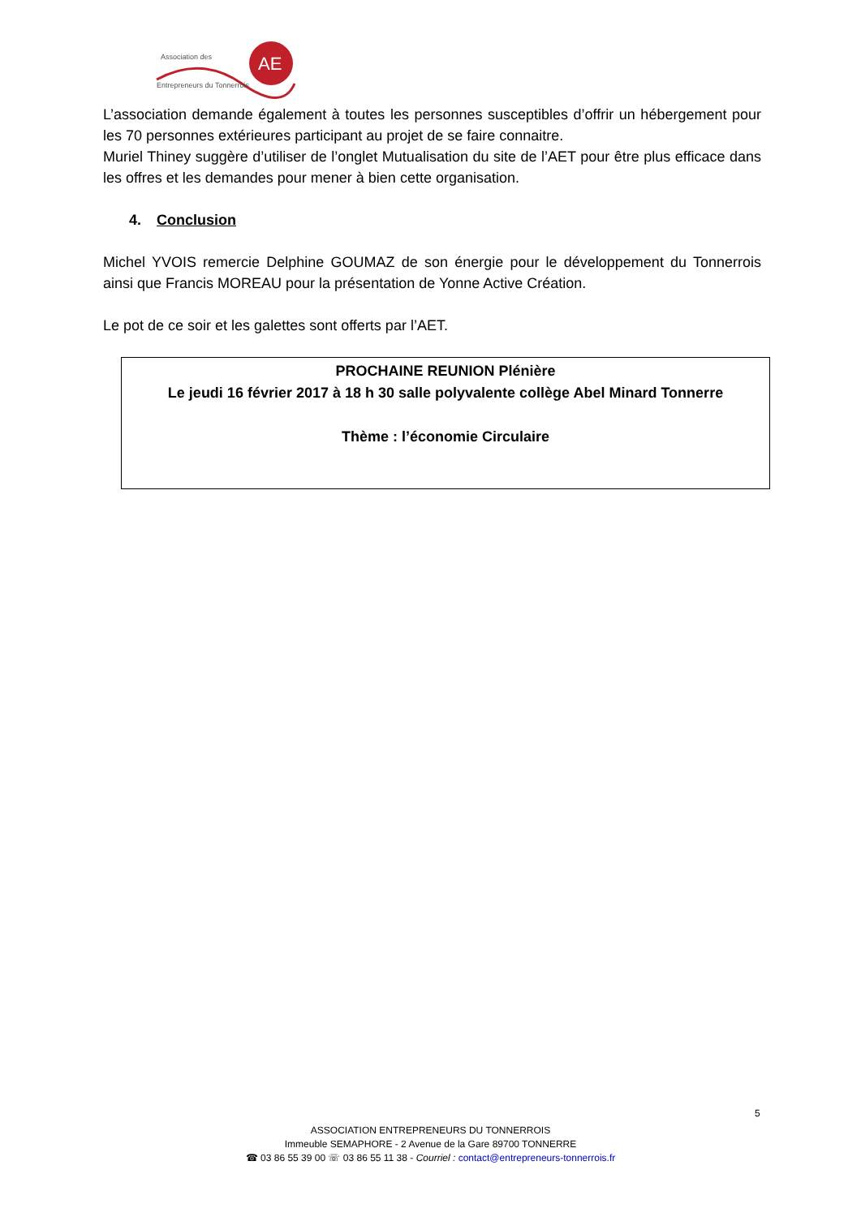AE
Association des
Entrepreneurs du Tonnerrois
L’association demande également à toutes les personnes susceptibles d’offrir un hébergement pour les 70 personnes extérieures participant au projet de se faire connaitre.
Muriel Thiney suggère d’utiliser de l’onglet Mutualisation du site de l’AET pour être plus efficace dans les offres et les demandes pour mener à bien cette organisation.
4. Conclusion
Michel YVOIS remercie Delphine GOUMAZ de son énergie pour le développement du Tonnerrois ainsi que Francis MOREAU pour la présentation de Yonne Active Création.
Le pot de ce soir et les galettes sont offerts par l’AET.
PROCHAINE REUNION Plénière
Le jeudi 16 février 2017 à 18 h 30 salle polyvalente collège Abel Minard Tonnerre
Thème : l’économie Circulaire
5
ASSOCIATION ENTREPRENEURS DU TONNERROIS
Immeuble SEMAPHORE - 2 Avenue de la Gare 89700 TONNERRE
☎ 03 86 55 39 00 ☏ 03 86 55 11 38 - Courriel : contact@entrepreneurs-tonnerrois.fr